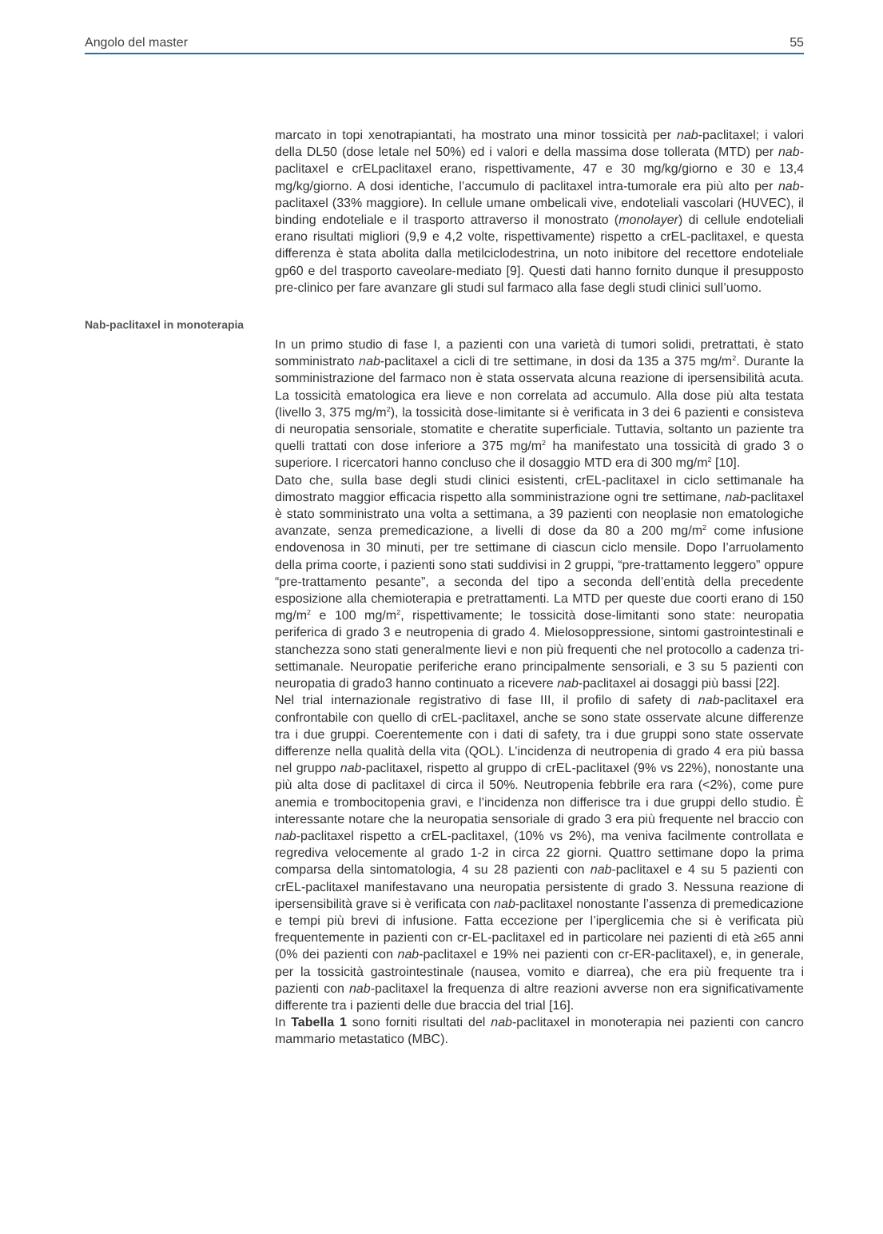Angolo del master 55
marcato in topi xenotrapiantati, ha mostrato una minor tossicità per nab-paclitaxel; i valori della DL50 (dose letale nel 50%) ed i valori e della massima dose tollerata (MTD) per nab-paclitaxel e crELpaclitaxel erano, rispettivamente, 47 e 30 mg/kg/giorno e 30 e 13,4 mg/kg/giorno. A dosi identiche, l’accumulo di paclitaxel intra-tumorale era più alto per nab-paclitaxel (33% maggiore). In cellule umane ombelicali vive, endoteliali vascolari (HUVEC), il binding endoteliale e il trasporto attraverso il monostrato (monolayer) di cellule endoteliali erano risultati migliori (9,9 e 4,2 volte, rispettivamente) rispetto a crEL-paclitaxel, e questa differenza è stata abolita dalla metilciclodestrina, un noto inibitore del recettore endoteliale gp60 e del trasporto caveolare-mediato [9]. Questi dati hanno fornito dunque il presupposto pre-clinico per fare avanzare gli studi sul farmaco alla fase degli studi clinici sull’uomo.
Nab-paclitaxel in monoterapia
In un primo studio di fase I, a pazienti con una varietà di tumori solidi, pretrattati, è stato somministrato nab-paclitaxel a cicli di tre settimane, in dosi da 135 a 375 mg/m<sup>2</sup>. Durante la somministrazione del farmaco non è stata osservata alcuna reazione di ipersensibilità acuta. La tossicità ematologica era lieve e non correlata ad accumulo. Alla dose più alta testata (livello 3, 375 mg/m<sup>2</sup>), la tossicità dose-limitante si è verificata in 3 dei 6 pazienti e consisteva di neuropatia sensoriale, stomatite e cheratite superficiale. Tuttavia, soltanto un paziente tra quelli trattati con dose inferiore a 375 mg/m<sup>2</sup> ha manifestato una tossicità di grado 3 o superiore. I ricercatori hanno concluso che il dosaggio MTD era di 300 mg/m<sup>2</sup> [10].
Dato che, sulla base degli studi clinici esistenti, crEL-paclitaxel in ciclo settimanale ha dimostrato maggior efficacia rispetto alla somministrazione ogni tre settimane, nab-paclitaxel è stato somministrato una volta a settimana, a 39 pazienti con neoplasie non ematologiche avanzate, senza premedicazione, a livelli di dose da 80 a 200 mg/m<sup>2</sup> come infusione endovenosa in 30 minuti, per tre settimane di ciascun ciclo mensile. Dopo l’arruolamento della prima coorte, i pazienti sono stati suddivisi in 2 gruppi, “pre-trattamento leggero” oppure “pre-trattamento pesante”, a seconda del tipo a seconda dell’entità della precedente esposizione alla chemioterapia e pretrattamenti. La MTD per queste due coorti erano di 150 mg/m<sup>2</sup> e 100 mg/m<sup>2</sup>, rispettivamente; le tossicità dose-limitanti sono state: neuropatia periferica di grado 3 e neutropenia di grado 4. Mielosoppressione, sintomi gastrointestinali e stanchezza sono stati generalmente lievi e non più frequenti che nel protocollo a cadenza tri-settimanale. Neuropatie periferiche erano principalmente sensoriali, e 3 su 5 pazienti con neuropatia di grado3 hanno continuato a ricevere nab-paclitaxel ai dosaggi più bassi [22].
Nel trial internazionale registrativo di fase III, il profilo di safety di nab-paclitaxel era confrontabile con quello di crEL-paclitaxel, anche se sono state osservate alcune differenze tra i due gruppi. Coerentemente con i dati di safety, tra i due gruppi sono state osservate differenze nella qualità della vita (QOL). L’incidenza di neutropenia di grado 4 era più bassa nel gruppo nab-paclitaxel, rispetto al gruppo di crEL-paclitaxel (9% vs 22%), nonostante una più alta dose di paclitaxel di circa il 50%. Neutropenia febbrile era rara (<2%), come pure anemia e trombocitopenia gravi, e l’incidenza non differisce tra i due gruppi dello studio. È interessante notare che la neuropatia sensoriale di grado 3 era più frequente nel braccio con nab-paclitaxel rispetto a crEL-paclitaxel, (10% vs 2%), ma veniva facilmente controllata e regrediva velocemente al grado 1-2 in circa 22 giorni. Quattro settimane dopo la prima comparsa della sintomatologia, 4 su 28 pazienti con nab-paclitaxel e 4 su 5 pazienti con crEL-paclitaxel manifestavano una neuropatia persistente di grado 3. Nessuna reazione di ipersensibilità grave si è verificata con nab-paclitaxel nonostante l’assenza di premedicazione e tempi più brevi di infusione. Fatta eccezione per l’iperglicemia che si è verificata più frequentemente in pazienti con cr-EL-paclitaxel ed in particolare nei pazienti di età ≥65 anni (0% dei pazienti con nab-paclitaxel e 19% nei pazienti con cr-ER-paclitaxel), e, in generale, per la tossicità gastrointestinale (nausea, vomito e diarrea), che era più frequente tra i pazienti con nab-paclitaxel la frequenza di altre reazioni avverse non era significativamente differente tra i pazienti delle due braccia del trial [16].
In Tabella 1 sono forniti risultati del nab-paclitaxel in monoterapia nei pazienti con cancro mammario metastatico (MBC).